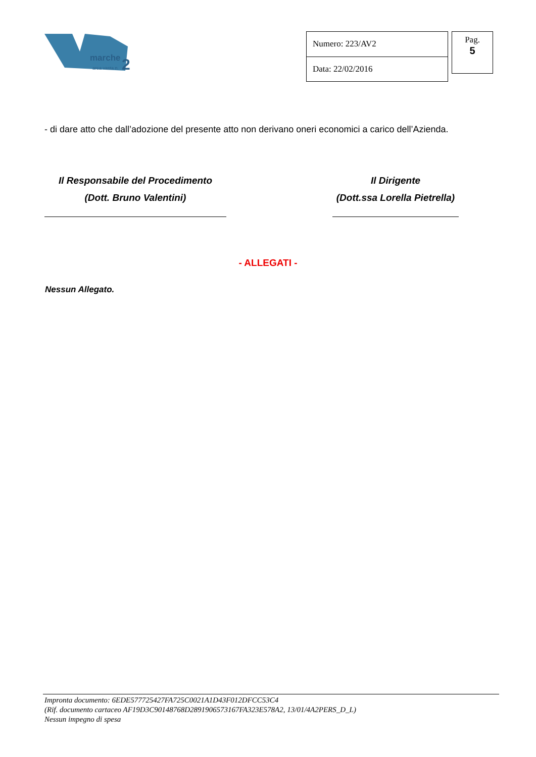marche
area vasta n.
2
| Numero: 223/AV2 |
| Data: 22/02/2016 |
Pag.
5
- di dare atto che dall’adozione del presente atto non derivano oneri economici a carico dell’Azienda.
Il Responsabile del Procedimento
(Dott. Bruno Valentini)
Il Dirigente
(Dott.ssa Lorella Pietrella)
- ALLEGATI -
Nessun Allegato.
Impronta documento: 6EDE577725427FA725C0021A1D43F012DFCC53C4
(Rif. documento cartaceo AF19D3C90148768D2891906573167FA323E578A2, 13/01/4A2PERS_D_L)
Nessun impegno di spesa